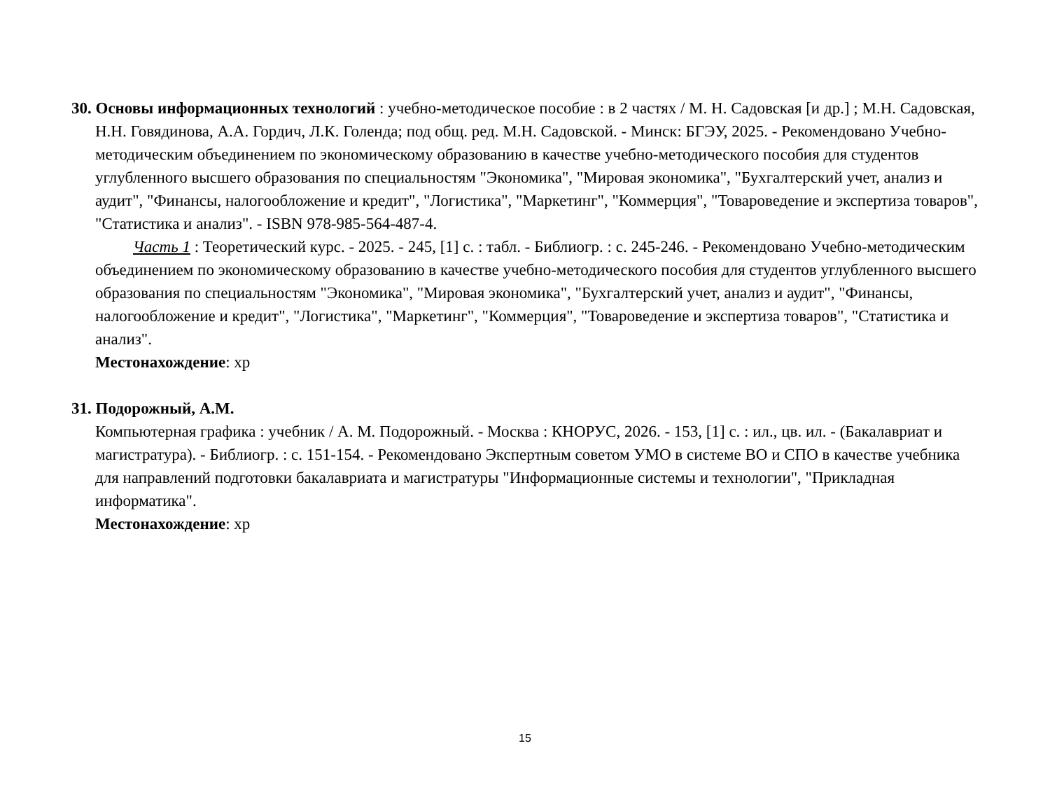30. Основы информационных технологий : учебно-методическое пособие : в 2 частях / М. Н. Садовская [и др.] ; М.Н. Садовская, Н.Н. Говядинова, А.А. Гордич, Л.К. Голенда; под общ. ред. М.Н. Садовской. - Минск: БГЭУ, 2025. - Рекомендовано Учебно-методическим объединением по экономическому образованию в качестве учебно-методического пособия для студентов углубленного высшего образования по специальностям "Экономика", "Мировая экономика", "Бухгалтерский учет, анализ и аудит", "Финансы, налогообложение и кредит", "Логистика", "Маркетинг", "Коммерция", "Товароведение и экспертиза товаров", "Статистика и анализ". - ISBN 978-985-564-487-4.
Часть 1 : Теоретический курс. - 2025. - 245, [1] с. : табл. - Библиогр. : с. 245-246. - Рекомендовано Учебно-методическим объединением по экономическому образованию в качестве учебно-методического пособия для студентов углубленного высшего образования по специальностям "Экономика", "Мировая экономика", "Бухгалтерский учет, анализ и аудит", "Финансы, налогообложение и кредит", "Логистика", "Маркетинг", "Коммерция", "Товароведение и экспертиза товаров", "Статистика и анализ".
Местонахождение: хр
31. Подорожный, А.М.
Компьютерная графика : учебник / А. М. Подорожный. - Москва : КНОРУС, 2026. - 153, [1] с. : ил., цв. ил. - (Бакалавриат и магистратура). - Библиогр. : с. 151-154. - Рекомендовано Экспертным советом УМО в системе ВО и СПО в качестве учебника для направлений подготовки бакалавриата и магистратуры "Информационные системы и технологии", "Прикладная информатика".
Местонахождение: хр
15